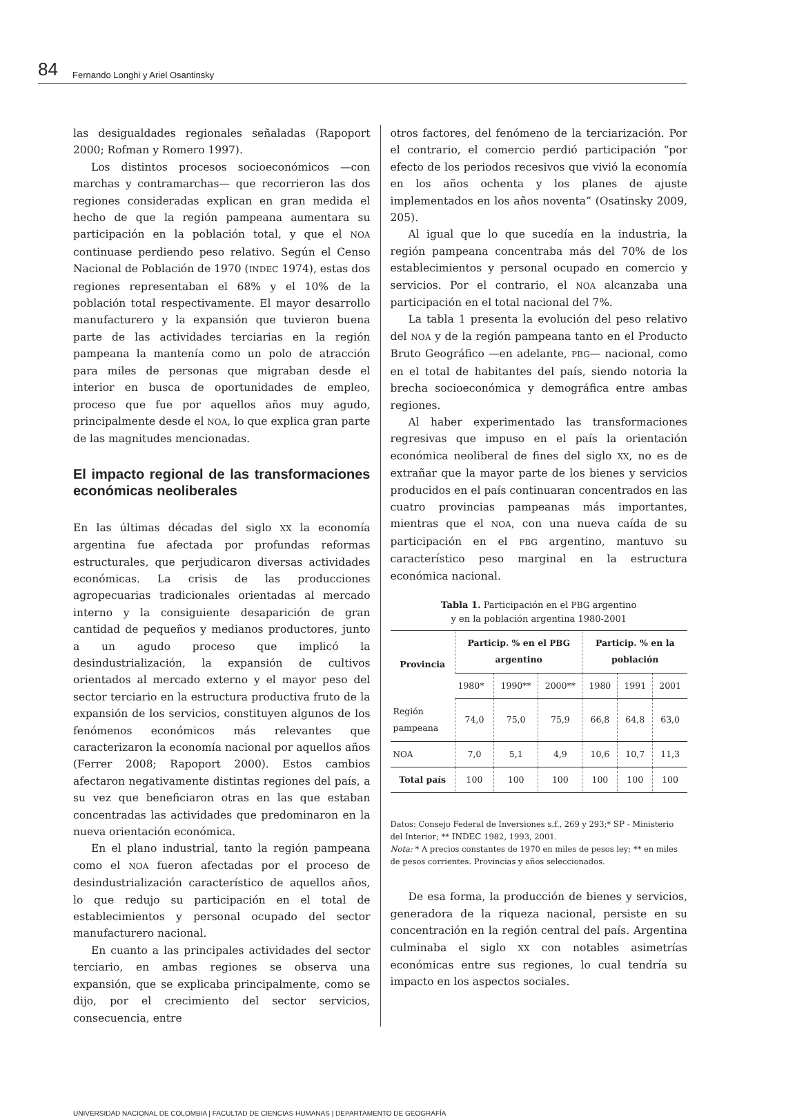84 Fernando Longhi y Ariel Osantinsky
las desigualdades regionales señaladas (Rapoport 2000; Rofman y Romero 1997).
Los distintos procesos socioeconómicos —con marchas y contramarchas— que recorrieron las dos regiones consideradas explican en gran medida el hecho de que la región pampeana aumentara su participación en la población total, y que el NOA continuase perdiendo peso relativo. Según el Censo Nacional de Población de 1970 (INDEC 1974), estas dos regiones representaban el 68% y el 10% de la población total respectivamente. El mayor desarrollo manufacturero y la expansión que tuvieron buena parte de las actividades terciarias en la región pampeana la mantenía como un polo de atracción para miles de personas que migraban desde el interior en busca de oportunidades de empleo, proceso que fue por aquellos años muy agudo, principalmente desde el NOA, lo que explica gran parte de las magnitudes mencionadas.
El impacto regional de las transformaciones económicas neoliberales
En las últimas décadas del siglo XX la economía argentina fue afectada por profundas reformas estructurales, que perjudicaron diversas actividades económicas. La crisis de las producciones agropecuarias tradicionales orientadas al mercado interno y la consiguiente desaparición de gran cantidad de pequeños y medianos productores, junto a un agudo proceso que implicó la desindustrialización, la expansión de cultivos orientados al mercado externo y el mayor peso del sector terciario en la estructura productiva fruto de la expansión de los servicios, constituyen algunos de los fenómenos económicos más relevantes que caracterizaron la economía nacional por aquellos años (Ferrer 2008; Rapoport 2000). Estos cambios afectaron negativamente distintas regiones del país, a su vez que beneficiaron otras en las que estaban concentradas las actividades que predominaron en la nueva orientación económica.
En el plano industrial, tanto la región pampeana como el NOA fueron afectadas por el proceso de desindustrialización característico de aquellos años, lo que redujo su participación en el total de establecimientos y personal ocupado del sector manufacturero nacional.
En cuanto a las principales actividades del sector terciario, en ambas regiones se observa una expansión, que se explicaba principalmente, como se dijo, por el crecimiento del sector servicios, consecuencia, entre
otros factores, del fenómeno de la terciarización. Por el contrario, el comercio perdió participación “por efecto de los periodos recesivos que vivió la economía en los años ochenta y los planes de ajuste implementados en los años noventa” (Osatinsky 2009, 205).
Al igual que lo que sucedía en la industria, la región pampeana concentraba más del 70% de los establecimientos y personal ocupado en comercio y servicios. Por el contrario, el NOA alcanzaba una participación en el total nacional del 7%.
La tabla 1 presenta la evolución del peso relativo del NOA y de la región pampeana tanto en el Producto Bruto Geográfico —en adelante, PBG— nacional, como en el total de habitantes del país, siendo notoria la brecha socioeconómica y demográfica entre ambas regiones.
Al haber experimentado las transformaciones regresivas que impuso en el país la orientación económica neoliberal de fines del siglo XX, no es de extrañar que la mayor parte de los bienes y servicios producidos en el país continuaran concentrados en las cuatro provincias pampeanas más importantes, mientras que el NOA, con una nueva caída de su participación en el PBG argentino, mantuvo su característico peso marginal en la estructura económica nacional.
Tabla 1. Participación en el PBG argentino
y en la población argentina 1980-2001
| Provincia | Particip. % en el PBG argentino | | | Particip. % en la población | | |
| --- | --- | --- | --- | --- | --- | --- |
| | 1980* | 1990** | 2000** | 1980 | 1991 | 2001 |
| Región pampeana | 74,0 | 75,0 | 75,9 | 66,8 | 64,8 | 63,0 |
| NOA | 7,0 | 5,1 | 4,9 | 10,6 | 10,7 | 11,3 |
| Total país | 100 | 100 | 100 | 100 | 100 | 100 |
Datos: Consejo Federal de Inversiones s.f., 269 y 293;* SP - Ministerio del Interior; ** INDEC 1982, 1993, 2001.
Nota: * A precios constantes de 1970 en miles de pesos ley; ** en miles de pesos corrientes. Provincias y años seleccionados.
De esa forma, la producción de bienes y servicios, generadora de la riqueza nacional, persiste en su concentración en la región central del país. Argentina culminaba el siglo XX con notables asimetrías económicas entre sus regiones, lo cual tendría su impacto en los aspectos sociales.
UNIVERSIDAD NACIONAL DE COLOMBIA | FACULTAD DE CIENCIAS HUMANAS | DEPARTAMENTO DE GEOGRAFÍA